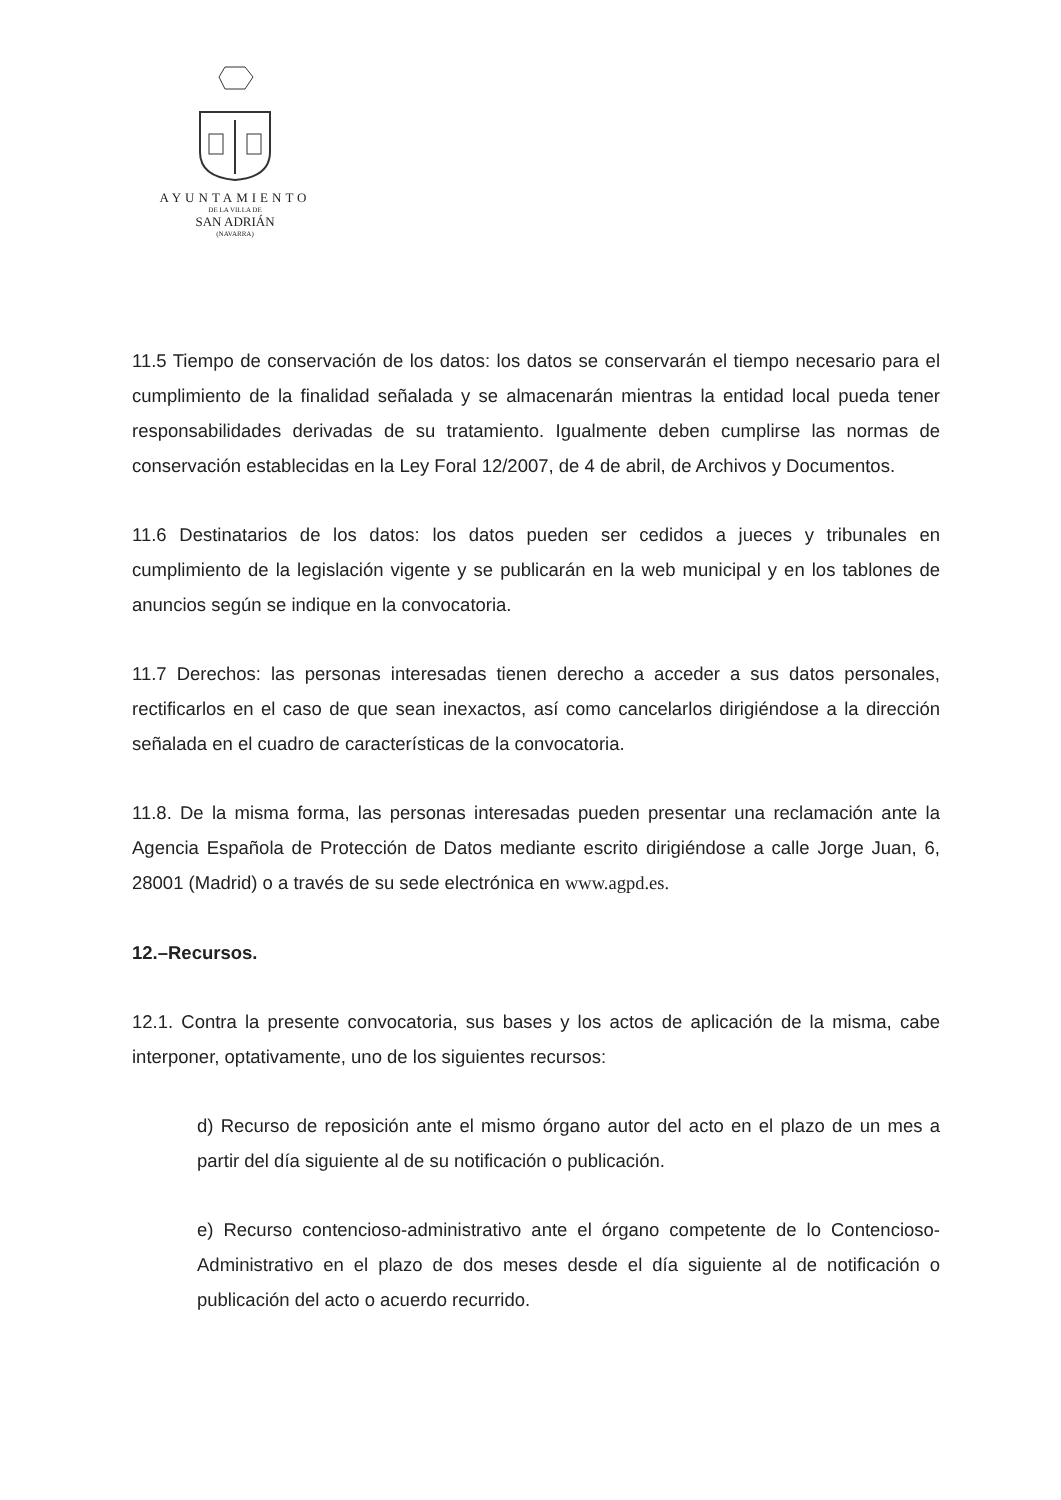AYUNTAMIENTO
DE LA VILLA DE
SAN ADRIÁN
(NAVARRA)
11.5 Tiempo de conservación de los datos: los datos se conservarán el tiempo necesario para el cumplimiento de la finalidad señalada y se almacenarán mientras la entidad local pueda tener responsabilidades derivadas de su tratamiento. Igualmente deben cumplirse las normas de conservación establecidas en la Ley Foral 12/2007, de 4 de abril, de Archivos y Documentos.
11.6 Destinatarios de los datos: los datos pueden ser cedidos a jueces y tribunales en cumplimiento de la legislación vigente y se publicarán en la web municipal y en los tablones de anuncios según se indique en la convocatoria.
11.7 Derechos: las personas interesadas tienen derecho a acceder a sus datos personales, rectificarlos en el caso de que sean inexactos, así como cancelarlos dirigiéndose a la dirección señalada en el cuadro de características de la convocatoria.
11.8. De la misma forma, las personas interesadas pueden presentar una reclamación ante la Agencia Española de Protección de Datos mediante escrito dirigiéndose a calle Jorge Juan, 6, 28001 (Madrid) o a través de su sede electrónica en www.agpd.es.
12.–Recursos.
12.1. Contra la presente convocatoria, sus bases y los actos de aplicación de la misma, cabe interponer, optativamente, uno de los siguientes recursos:
d) Recurso de reposición ante el mismo órgano autor del acto en el plazo de un mes a partir del día siguiente al de su notificación o publicación.
e) Recurso contencioso-administrativo ante el órgano competente de lo Contencioso-Administrativo en el plazo de dos meses desde el día siguiente al de notificación o publicación del acto o acuerdo recurrido.